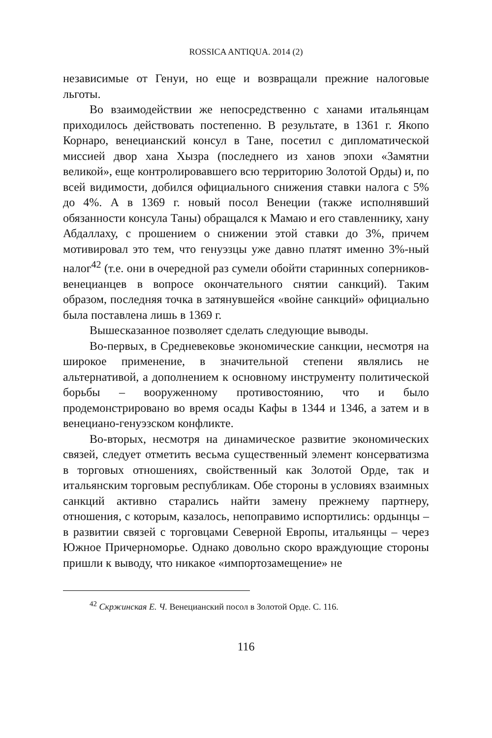ROSSICA ANTIQUA. 2014 (2)
независимые от Генуи, но еще и возвращали прежние налоговые льготы.
Во взаимодействии же непосредственно с ханами итальянцам приходилось действовать постепенно. В результате, в 1361 г. Якопо Корнаро, венецианский консул в Тане, посетил с дипломатической миссией двор хана Хызра (последнего из ханов эпохи «Замятни великой», еще контролировавшего всю территорию Золотой Орды) и, по всей видимости, добился официального снижения ставки налога с 5% до 4%. А в 1369 г. новый посол Венеции (также исполнявший обязанности консула Таны) обращался к Мамаю и его ставленнику, хану Абдаллаху, с прошением о снижении этой ставки до 3%, причем мотивировал это тем, что генуэзцы уже давно платят именно 3%-ный налог<sup>42</sup> (т.е. они в очередной раз сумели обойти старинных соперников-венецианцев в вопросе окончательного снятии санкций). Таким образом, последняя точка в затянувшейся «войне санкций» официально была поставлена лишь в 1369 г.
Вышесказанное позволяет сделать следующие выводы.
Во-первых, в Средневековье экономические санкции, несмотря на широкое применение, в значительной степени являлись не альтернативой, а дополнением к основному инструменту политической борьбы – вооруженному противостоянию, что и было продемонстрировано во время осады Кафы в 1344 и 1346, а затем и в венециано-генуэзском конфликте.
Во-вторых, несмотря на динамическое развитие экономических связей, следует отметить весьма существенный элемент консерватизма в торговых отношениях, свойственный как Золотой Орде, так и итальянским торговым республикам. Обе стороны в условиях взаимных санкций активно старались найти замену прежнему партнеру, отношения, с которым, казалось, непоправимо испортились: ордынцы – в развитии связей с торговцами Северной Европы, итальянцы – через Южное Причерноморье. Однако довольно скоро враждующие стороны пришли к выводу, что никакое «импортозамещение» не
<sup>42</sup> Скржинская Е. Ч. Венецианский посол в Золотой Орде. С. 116.
116